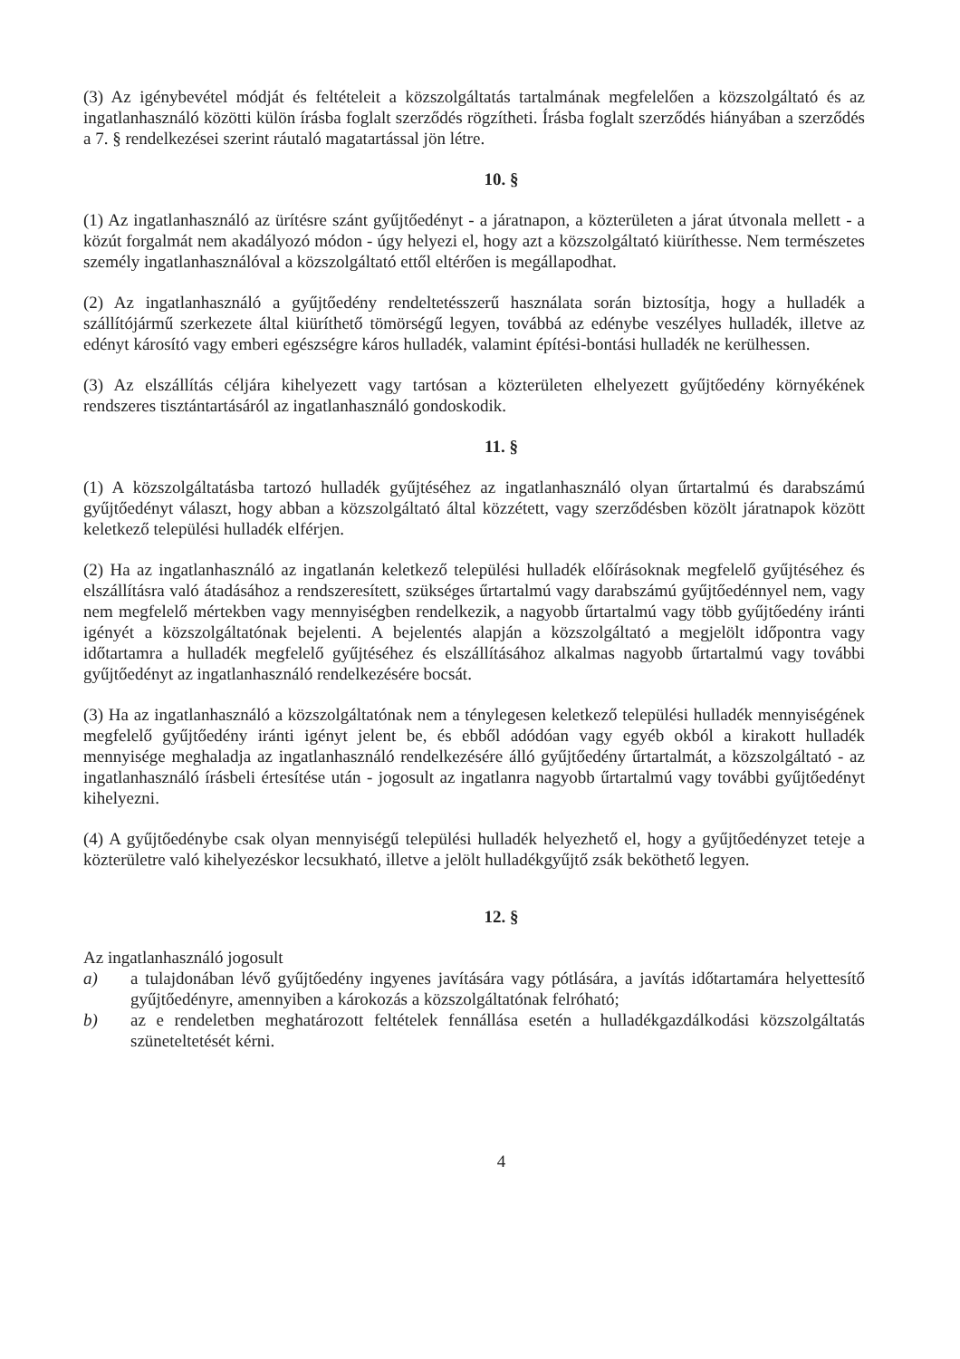(3) Az igénybevétel módját és feltételeit a közszolgáltatás tartalmának megfelelően a közszolgáltató és az ingatlanhasználó közötti külön írásba foglalt szerződés rögzítheti. Írásba foglalt szerződés hiányában a szerződés a 7. § rendelkezései szerint ráutaló magatartással jön létre.
10. §
(1) Az ingatlanhasználó az ürítésre szánt gyűjtőedényt - a járatnapon, a közterületen a járat útvonala mellett - a közút forgalmát nem akadályozó módon - úgy helyezi el, hogy azt a közszolgáltató kiüríthesse. Nem természetes személy ingatlanhasználóval a közszolgáltató ettől eltérően is megállapodhat.
(2) Az ingatlanhasználó a gyűjtőedény rendeltetésszerű használata során biztosítja, hogy a hulladék a szállítójármű szerkezete által kiüríthető tömörségű legyen, továbbá az edénybe veszélyes hulladék, illetve az edényt károsító vagy emberi egészségre káros hulladék, valamint építési-bontási hulladék ne kerülhessen.
(3) Az elszállítás céljára kihelyezett vagy tartósan a közterületen elhelyezett gyűjtőedény környékének rendszeres tisztántartásáról az ingatlanhasználó gondoskodik.
11. §
(1) A közszolgáltatásba tartozó hulladék gyűjtéséhez az ingatlanhasználó olyan űrtartalmú és darabszámú gyűjtőedényt választ, hogy abban a közszolgáltató által közzétett, vagy szerződésben közölt járatnapok között keletkező települési hulladék elférjen.
(2) Ha az ingatlanhasználó az ingatlanán keletkező települési hulladék előírásoknak megfelelő gyűjtéséhez és elszállításra való átadásához a rendszeresített, szükséges űrtartalmú vagy darabszámú gyűjtőedénnyel nem, vagy nem megfelelő mértekben vagy mennyiségben rendelkezik, a nagyobb űrtartalmú vagy több gyűjtőedény iránti igényét a közszolgáltatónak bejelenti. A bejelentés alapján a közszolgáltató a megjelölt időpontra vagy időtartamra a hulladék megfelelő gyűjtéséhez és elszállításához alkalmas nagyobb űrtartalmú vagy további gyűjtőedényt az ingatlanhasználó rendelkezésére bocsát.
(3) Ha az ingatlanhasználó a közszolgáltatónak nem a ténylegesen keletkező települési hulladék mennyiségének megfelelő gyűjtőedény iránti igényt jelent be, és ebből adódóan vagy egyéb okból a kirakott hulladék mennyisége meghaladja az ingatlanhasználó rendelkezésére álló gyűjtőedény űrtartalmát, a közszolgáltató - az ingatlanhasználó írásbeli értesítése után - jogosult az ingatlanra nagyobb űrtartalmú vagy további gyűjtőedényt kihelyezni.
(4) A gyűjtőedénybe csak olyan mennyiségű települési hulladék helyezhető el, hogy a gyűjtőedényzet teteje a közterületre való kihelyezéskor lecsukható, illetve a jelölt hulladékgyűjtő zsák beköthető legyen.
12. §
Az ingatlanhasználó jogosult
a) a tulajdonában lévő gyűjtőedény ingyenes javítására vagy pótlására, a javítás időtartamára helyettesítő gyűjtőedényre, amennyiben a károkozás a közszolgáltatónak felróható;
b) az e rendeletben meghatározott feltételek fennállása esetén a hulladékgazdálkodási közszolgáltatás szüneteltetését kérni.
4